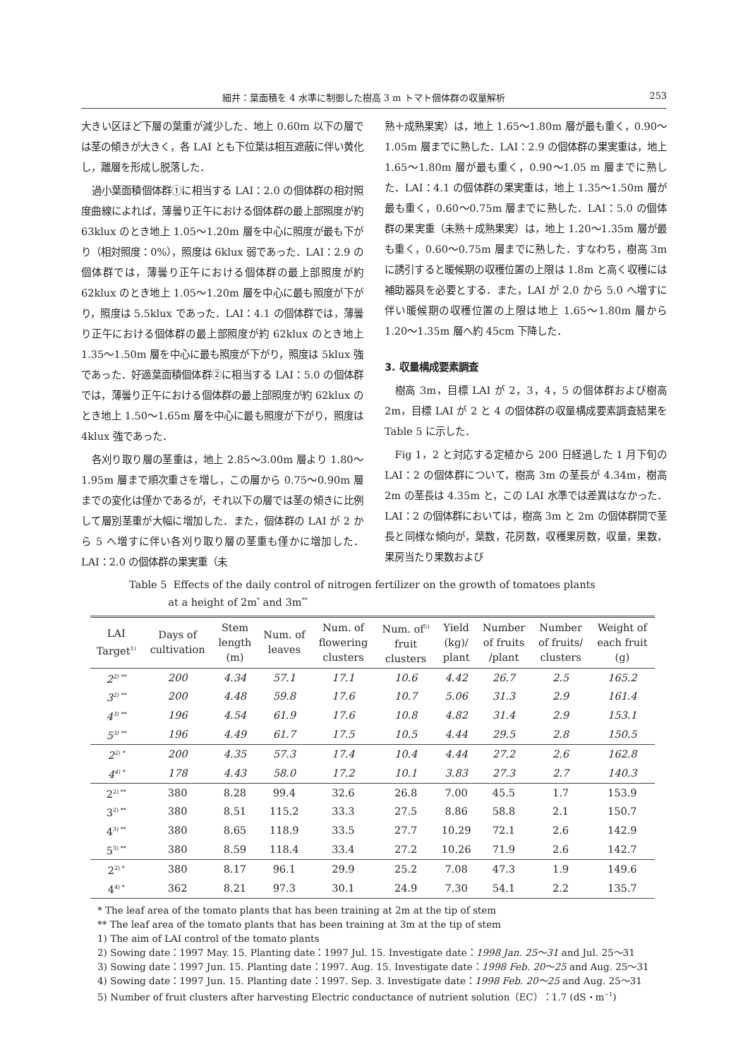細井：葉面積を 4 水準に制御した樹高 3 m トマト個体群の収量解析 253
大きい区ほど下層の葉重が減少した．地上 0.60m 以下の層では茎の傾きが大きく，各 LAI とも下位葉は相互遮蔽に伴い黄化し，離層を形成し脱落した．
過小葉面積個体群①に相当する LAI：2.0 の個体群の相対照度曲線によれば，薄曇り正午における個体群の最上部照度が約 63klux のとき地上 1.05〜1.20m 層を中心に照度が最も下がり（相対照度：0%），照度は 6klux 弱であった．LAI：2.9 の個体群では，薄曇り正午における個体群の最上部照度が約 62klux のとき地上 1.05〜1.20m 層を中心に最も照度が下がり，照度は 5.5klux であった．LAI：4.1 の個体群では，薄曇り正午における個体群の最上部照度が約 62klux のとき地上 1.35〜1.50m 層を中心に最も照度が下がり，照度は 5klux 強であった．好適葉面積個体群②に相当する LAI：5.0 の個体群では，薄曇り正午における個体群の最上部照度が約 62klux のとき地上 1.50〜1.65m 層を中心に最も照度が下がり，照度は 4klux 強であった．
各刈り取り層の茎重は，地上 2.85〜3.00m 層より 1.80〜1.95m 層まで順次重さを増し，この層から 0.75〜0.90m 層までの変化は僅かであるが，それ以下の層では茎の傾きに比例して層別茎重が大幅に増加した．また，個体群の LAI が 2 から 5 へ増すに伴い各刈り取り層の茎重も僅かに増加した．LAI：2.0 の個体群の果実重（未
熟＋成熟果実）は，地上 1.65〜1.80m 層が最も重く，0.90〜1.05m 層までに熟した．LAI：2.9 の個体群の果実重は，地上 1.65〜1.80m 層が最も重く，0.90〜1.05 m 層までに熟した．LAI：4.1 の個体群の果実重は，地上 1.35〜1.50m 層が最も重く，0.60〜0.75m 層までに熟した．LAI：5.0 の個体群の果実重（未熟＋成熟果実）は，地上 1.20〜1.35m 層が最も重く，0.60〜0.75m 層までに熟した．すなわち，樹高 3m に誘引すると暖候期の収穫位置の上限は 1.8m と高く収穫には補助器具を必要とする．また，LAI が 2.0 から 5.0 へ増すに伴い暖候期の収穫位置の上限は地上 1.65〜1.80m 層から 1.20〜1.35m 層へ約 45cm 下降した．
3. 収量構成要素調査
樹高 3m，目標 LAI が 2，3，4，5 の個体群および樹高 2m，目標 LAI が 2 と 4 の個体群の収量構成要素調査結果を Table 5 に示した．
Fig 1，2 と対応する定植から 200 日経過した 1 月下旬の LAI：2 の個体群について，樹高 3m の茎長が 4.34m，樹高 2m の茎長は 4.35m と，この LAI 水準では差異はなかった．LAI：2 の個体群においては，樹高 3m と 2m の個体群間で茎長と同様な傾向が，葉数，花房数，収穫果房数，収量，果数，果房当たり果数および
Table 5 Effects of the daily control of nitrogen fertilizer on the growth of tomatoes plants
at a height of 2m<sup>*</sup> and 3m<sup>**</sup>
| LAI Target<sup>1)</sup> | Days of cultivation | Stem length (m) | Num. of leaves | Num. of flowering clusters | Num. of<sup>5)</sup> fruit clusters | Yield (kg)/ plant | Number of fruits /plant | Number of fruits/ clusters | Weight of each fruit (g) |
| --- | --- | --- | --- | --- | --- | --- | --- | --- | --- |
| 2<sup>2) **</sup> | 200 | 4.34 | 57.1 | 17.1 | 10.6 | 4.42 | 26.7 | 2.5 | 165.2 |
| 3<sup>2) **</sup> | 200 | 4.48 | 59.8 | 17.6 | 10.7 | 5.06 | 31.3 | 2.9 | 161.4 |
| 4<sup>3) **</sup> | 196 | 4.54 | 61.9 | 17.6 | 10.8 | 4.82 | 31.4 | 2.9 | 153.1 |
| 5<sup>3) **</sup> | 196 | 4.49 | 61.7 | 17.5 | 10.5 | 4.44 | 29.5 | 2.8 | 150.5 |
| 2<sup>2) *</sup> | 200 | 4.35 | 57.3 | 17.4 | 10.4 | 4.44 | 27.2 | 2.6 | 162.8 |
| 4<sup>4) *</sup> | 178 | 4.43 | 58.0 | 17.2 | 10.1 | 3.83 | 27.3 | 2.7 | 140.3 |
| 2<sup>2) **</sup> | 380 | 8.28 | 99.4 | 32.6 | 26.8 | 7.00 | 45.5 | 1.7 | 153.9 |
| 3<sup>2) **</sup> | 380 | 8.51 | 115.2 | 33.3 | 27.5 | 8.86 | 58.8 | 2.1 | 150.7 |
| 4<sup>3) **</sup> | 380 | 8.65 | 118.9 | 33.5 | 27.7 | 10.29 | 72.1 | 2.6 | 142.9 |
| 5<sup>3) **</sup> | 380 | 8.59 | 118.4 | 33.4 | 27.2 | 10.26 | 71.9 | 2.6 | 142.7 |
| 2<sup>2) *</sup> | 380 | 8.17 | 96.1 | 29.9 | 25.2 | 7.08 | 47.3 | 1.9 | 149.6 |
| 4<sup>4) *</sup> | 362 | 8.21 | 97.3 | 30.1 | 24.9 | 7.30 | 54.1 | 2.2 | 135.7 |
* The leaf area of the tomato plants that has been training at 2m at the tip of stem
** The leaf area of the tomato plants that has been training at 3m at the tip of stem
1) The aim of LAI control of the tomato plants
2) Sowing date：1997 May. 15. Planting date：1997 Jul. 15. Investigate date：1998 Jan. 25〜31 and Jul. 25〜31
3) Sowing date：1997 Jun. 15. Planting date：1997. Aug. 15. Investigate date：1998 Feb. 20〜25 and Aug. 25〜31
4) Sowing date：1997 Jun. 15. Planting date：1997. Sep. 3. Investigate date：1998 Feb. 20〜25 and Aug. 25〜31
5) Number of fruit clusters after harvesting Electric conductance of nutrient solution（EC）：1.7 (dS・m<sup>−1</sup>)